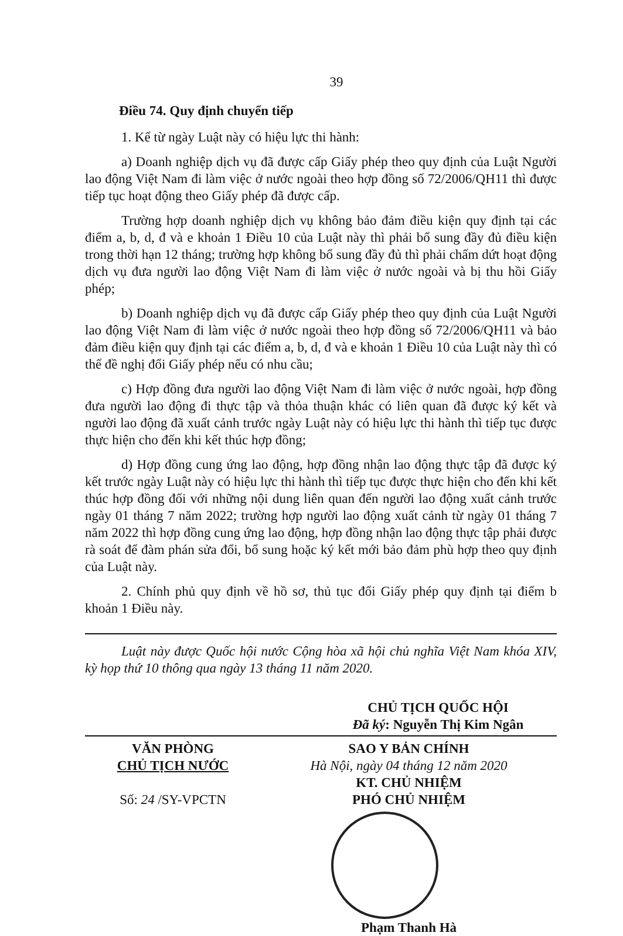39
Điều 74. Quy định chuyển tiếp
1. Kể từ ngày Luật này có hiệu lực thi hành:
a) Doanh nghiệp dịch vụ đã được cấp Giấy phép theo quy định của Luật Người lao động Việt Nam đi làm việc ở nước ngoài theo hợp đồng số 72/2006/QH11 thì được tiếp tục hoạt động theo Giấy phép đã được cấp.
Trường hợp doanh nghiệp dịch vụ không bảo đảm điều kiện quy định tại các điểm a, b, d, đ và e khoản 1 Điều 10 của Luật này thì phải bổ sung đầy đủ điều kiện trong thời hạn 12 tháng; trường hợp không bổ sung đầy đủ thì phải chấm dứt hoạt động dịch vụ đưa người lao động Việt Nam đi làm việc ở nước ngoài và bị thu hồi Giấy phép;
b) Doanh nghiệp dịch vụ đã được cấp Giấy phép theo quy định của Luật Người lao động Việt Nam đi làm việc ở nước ngoài theo hợp đồng số 72/2006/QH11 và bảo đảm điều kiện quy định tại các điểm a, b, d, đ và e khoản 1 Điều 10 của Luật này thì có thể đề nghị đổi Giấy phép nếu có nhu cầu;
c) Hợp đồng đưa người lao động Việt Nam đi làm việc ở nước ngoài, hợp đồng đưa người lao động đi thực tập và thỏa thuận khác có liên quan đã được ký kết và người lao động đã xuất cảnh trước ngày Luật này có hiệu lực thi hành thì tiếp tục được thực hiện cho đến khi kết thúc hợp đồng;
d) Hợp đồng cung ứng lao động, hợp đồng nhận lao động thực tập đã được ký kết trước ngày Luật này có hiệu lực thi hành thì tiếp tục được thực hiện cho đến khi kết thúc hợp đồng đối với những nội dung liên quan đến người lao động xuất cảnh trước ngày 01 tháng 7 năm 2022; trường hợp người lao động xuất cảnh từ ngày 01 tháng 7 năm 2022 thì hợp đồng cung ứng lao động, hợp đồng nhận lao động thực tập phải được rà soát để đàm phán sửa đổi, bổ sung hoặc ký kết mới bảo đảm phù hợp theo quy định của Luật này.
2. Chính phủ quy định về hồ sơ, thủ tục đổi Giấy phép quy định tại điểm b khoản 1 Điều này.
Luật này được Quốc hội nước Cộng hòa xã hội chủ nghĩa Việt Nam khóa XIV, kỳ họp thứ 10 thông qua ngày 13 tháng 11 năm 2020.
CHỦ TỊCH QUỐC HỘI
Đã ký: Nguyễn Thị Kim Ngân
VĂN PHÒNG
CHỦ TỊCH NƯỚC
Số: 24 /SY-VPCTN
SAO Y BẢN CHÍNH
Hà Nội, ngày 04 tháng 12 năm 2020
KT. CHỦ NHIỆM
PHÓ CHỦ NHIỆM
Phạm Thanh Hà